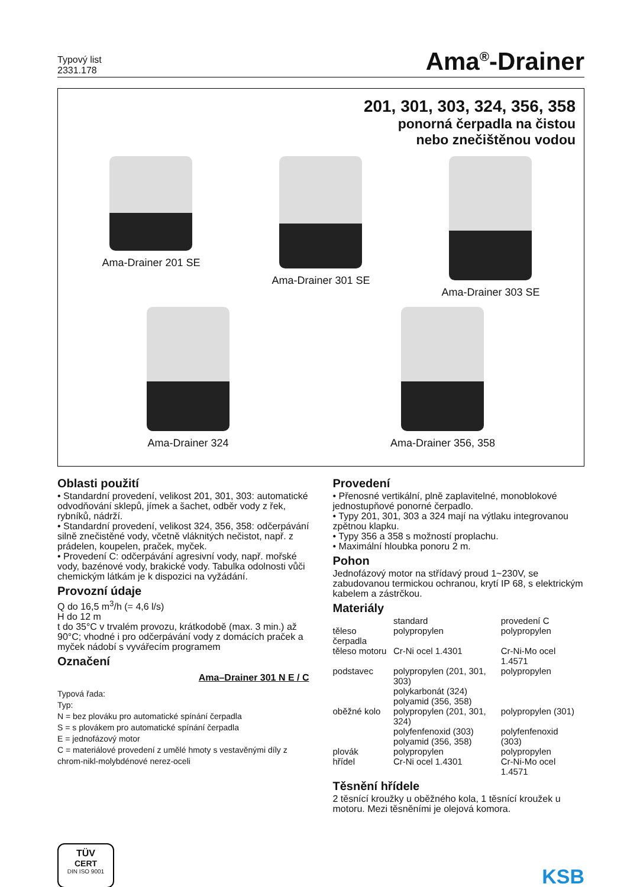Typový list
2331.178
Ama<sup>®</sup>-Drainer
201, 301, 303, 324, 356, 358
ponorná čerpadla na čistou
nebo znečištěnou vodou
Ama-Drainer 201 SE Ama-Drainer 301 SE Ama-Drainer 303 SE
Ama-Drainer 324 Ama-Drainer 356, 358
Oblasti použití
• Standardní provedení, velikost 201, 301, 303: automatické odvodňování sklepů, jímek a šachet, odběr vody z řek, rybníků, nádrží.
• Standardní provedení, velikost 324, 356, 358: odčerpávání silně znečistěné vody, včetně vláknitých nečistot, např. z prádelen, koupelen, praček, myček.
• Provedení C: odčerpávání agresivní vody, např. mořské vody, bazénové vody, brakické vody. Tabulka odolnosti vůči chemickým látkám je k dispozici na vyžádání.
Provozní údaje
Q do 16,5 m<sup>3</sup>/h (= 4,6 l/s)
H do 12 m
t do 35°C v trvalém provozu, krátkodobě (max. 3 min.) až 90°C; vhodné i pro odčerpávání vody z domácích praček a myček nádobí s vyvářecím programem
Označení
Ama–Drainer 301 N E / C
Typová řada:
Typ:
N = bez plováku pro automatické spínání čerpadla
S = s plovákem pro automatické spínání čerpadla
E = jednofázový motor
C = materiálové provedení z umělé hmoty s vestavěnými díly z chrom-nikl-molybdénové nerez-oceli
Provedení
• Přenosné vertikální, plně zaplavitelné, monoblokové jednostupňové ponorné čerpadlo.
• Typy 201, 301, 303 a 324 mají na výtlaku integrovanou zpětnou klapku.
• Typy 356 a 358 s možností proplachu.
• Maximální hloubka ponoru 2 m.
Pohon
Jednofázový motor na střídavý proud 1~230V, se zabudovanou termickou ochranou, krytí IP 68, s elektrickým kabelem a zástrčkou.
Materiály
| | standard | provedení C |
| --- | --- | --- |
| těleso čerpadla | polypropylen | polypropylen |
| těleso motoru | Cr-Ni ocel 1.4301 | Cr-Ni-Mo ocel 1.4571 |
| podstavec | polypropylen (201, 301, 303) polykarbonát (324) polyamid (356, 358) | polypropylen |
| oběžné kolo | polypropylen (201, 301, 324) polyfenfenoxid (303) polyamid (356, 358) | polypropylen (301) polyfenfenoxid (303) |
| plovák | polypropylen | polypropylen |
| hřídel | Cr-Ni ocel 1.4301 | Cr-Ni-Mo ocel 1.4571 |
Těsnění hřídele
2 těsnící kroužky u oběžného kola, 1 těsnící kroužek u motoru. Mezi těsněními je olejová komora.
TÜV
CERT
DIN ISO 9001
KSB